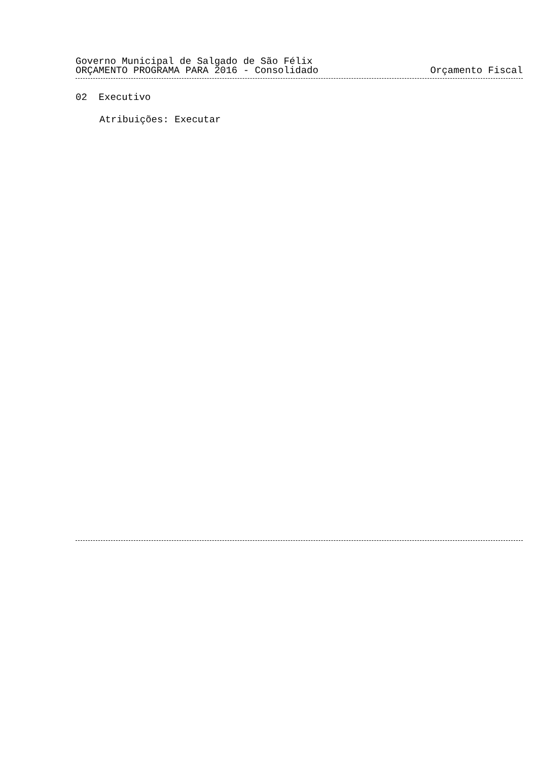Governo Municipal de Salgado de São Félix
ORÇAMENTO PROGRAMA PARA 2016 - Consolidado Orçamento Fiscal
02 Executivo
Atribuições: Executar